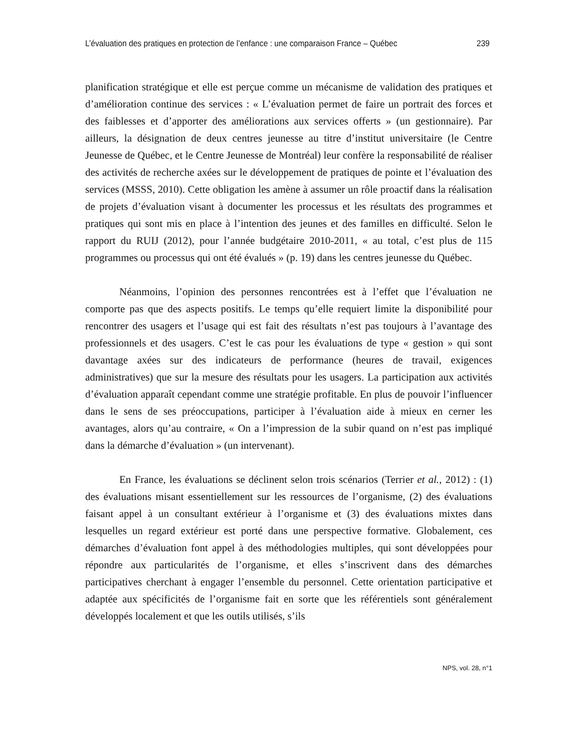L’évaluation des pratiques en protection de l’enfance : une comparaison France – Québec 239
planification stratégique et elle est perçue comme un mécanisme de validation des pratiques et d’amélioration continue des services : « L’évaluation permet de faire un portrait des forces et des faiblesses et d’apporter des améliorations aux services offerts » (un gestionnaire). Par ailleurs, la désignation de deux centres jeunesse au titre d’institut universitaire (le Centre Jeunesse de Québec, et le Centre Jeunesse de Montréal) leur confère la responsabilité de réaliser des activités de recherche axées sur le développement de pratiques de pointe et l’évaluation des services (MSSS, 2010). Cette obligation les amène à assumer un rôle proactif dans la réalisation de projets d’évaluation visant à documenter les processus et les résultats des programmes et pratiques qui sont mis en place à l’intention des jeunes et des familles en difficulté. Selon le rapport du RUIJ (2012), pour l’année budgétaire 2010-2011, « au total, c’est plus de 115 programmes ou processus qui ont été évalués » (p. 19) dans les centres jeunesse du Québec.
Néanmoins, l’opinion des personnes rencontrées est à l’effet que l’évaluation ne comporte pas que des aspects positifs. Le temps qu’elle requiert limite la disponibilité pour rencontrer des usagers et l’usage qui est fait des résultats n’est pas toujours à l’avantage des professionnels et des usagers. C’est le cas pour les évaluations de type « gestion » qui sont davantage axées sur des indicateurs de performance (heures de travail, exigences administratives) que sur la mesure des résultats pour les usagers. La participation aux activités d’évaluation apparaît cependant comme une stratégie profitable. En plus de pouvoir l’influencer dans le sens de ses préoccupations, participer à l’évaluation aide à mieux en cerner les avantages, alors qu’au contraire, « On a l’impression de la subir quand on n’est pas impliqué dans la démarche d’évaluation » (un intervenant).
En France, les évaluations se déclinent selon trois scénarios (Terrier et al., 2012) : (1) des évaluations misant essentiellement sur les ressources de l’organisme, (2) des évaluations faisant appel à un consultant extérieur à l’organisme et (3) des évaluations mixtes dans lesquelles un regard extérieur est porté dans une perspective formative. Globalement, ces démarches d’évaluation font appel à des méthodologies multiples, qui sont développées pour répondre aux particularités de l’organisme, et elles s’inscrivent dans des démarches participatives cherchant à engager l’ensemble du personnel. Cette orientation participative et adaptée aux spécificités de l’organisme fait en sorte que les référentiels sont généralement développés localement et que les outils utilisés, s’ils
NPS, vol. 28, n°1